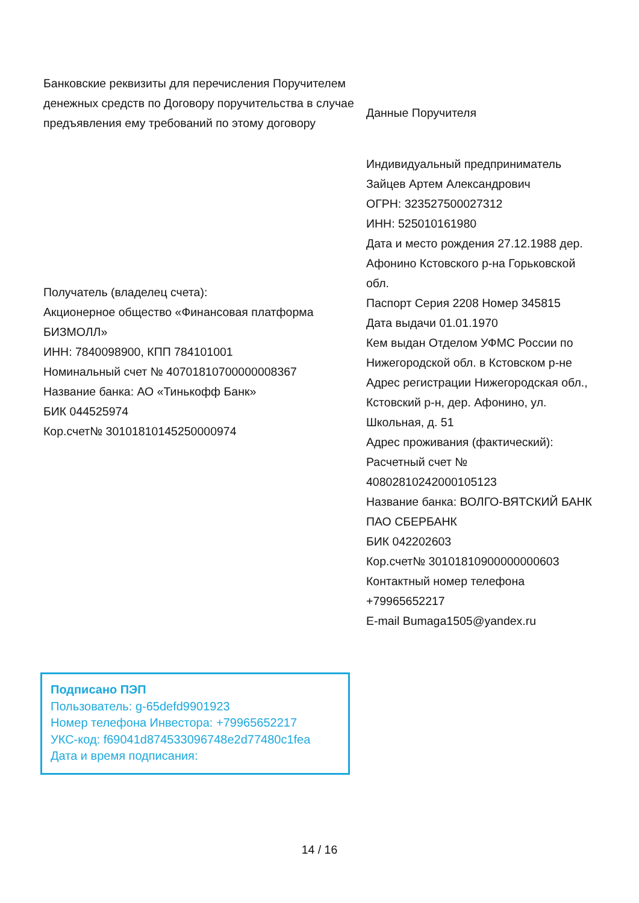Банковские реквизиты для перечисления Поручителем денежных средств по Договору поручительства в случае предъявления ему требований по этому договору
Получатель (владелец счета):
Акционерное общество «Финансовая платформа БИЗМОЛЛ»
ИНН: 7840098900, КПП 784101001
Номинальный счет № 40701810700000008367
Название банка: АО «Тинькофф Банк»
БИК 044525974
Кор.счет№ 30101810145250000974
Данные Поручителя
Индивидуальный предприниматель Зайцев Артем Александрович
ОГРН: 323527500027312
ИНН: 525010161980
Дата и место рождения 27.12.1988 дер. Афонино Кстовского р-на Горьковской обл.
Паспорт Серия 2208 Номер 345815
Дата выдачи 01.01.1970
Кем выдан Отделом УФМС России по Нижегородской обл. в Кстовском р-не
Адрес регистрации Нижегородская обл., Кстовский р-н, дер. Афонино, ул. Школьная, д. 51
Адрес проживания (фактический):
Расчетный счет № 40802810242000105123
Название банка: ВОЛГО-ВЯТСКИЙ БАНК ПАО СБЕРБАНК
БИК 042202603
Кор.счет№ 30101810900000000603
Контактный номер телефона +79965652217
E-mail Bumaga1505@yandex.ru
Подписано ПЭП
Пользователь: g-65defd9901923
Номер телефона Инвестора: +79965652217
УКС-код: f69041d874533096748e2d77480c1fea
Дата и время подписания:
14 / 16